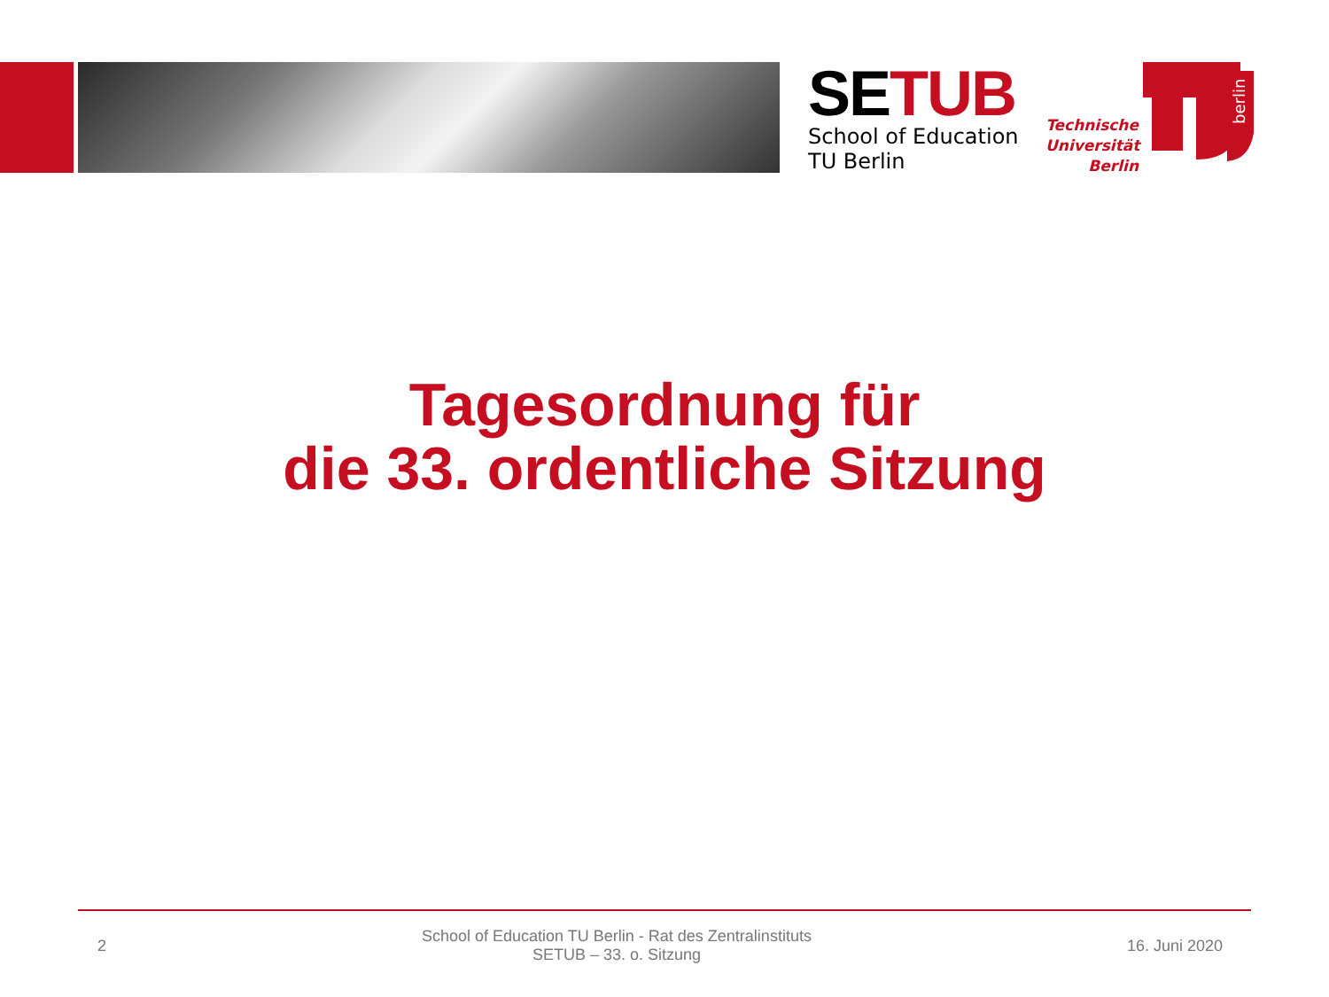SETUB
School of Education
TU Berlin
Technische
Universität
Berlin
berlin
Tagesordnung für
die 33. ordentliche Sitzung
2
School of Education TU Berlin - Rat des Zentralinstituts
SETUB – 33. o. Sitzung
16. Juni 2020